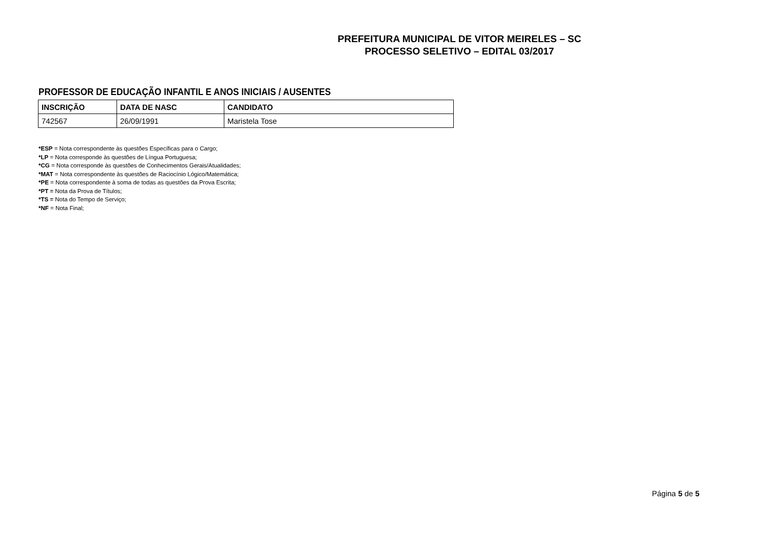PREFEITURA MUNICIPAL DE VITOR MEIRELES – SC
PROCESSO SELETIVO – EDITAL 03/2017
PROFESSOR DE EDUCAÇÃO INFANTIL E ANOS INICIAIS / AUSENTES
| INSCRIÇÃO | DATA DE NASC | CANDIDATO |
| --- | --- | --- |
| 742567 | 26/09/1991 | Maristela Tose |
*ESP = Nota correspondente às questões Específicas para o Cargo;
*LP = Nota corresponde às questões de Língua Portuguesa;
*CG = Nota corresponde às questões de Conhecimentos Gerais/Atualidades;
*MAT = Nota correspondente às questões de Raciocínio Lógico/Matemática;
*PE = Nota correspondente à soma de todas as questões da Prova Escrita;
*PT = Nota da Prova de Títulos;
*TS = Nota do Tempo de Serviço;
*NF = Nota Final;
Página 5 de 5